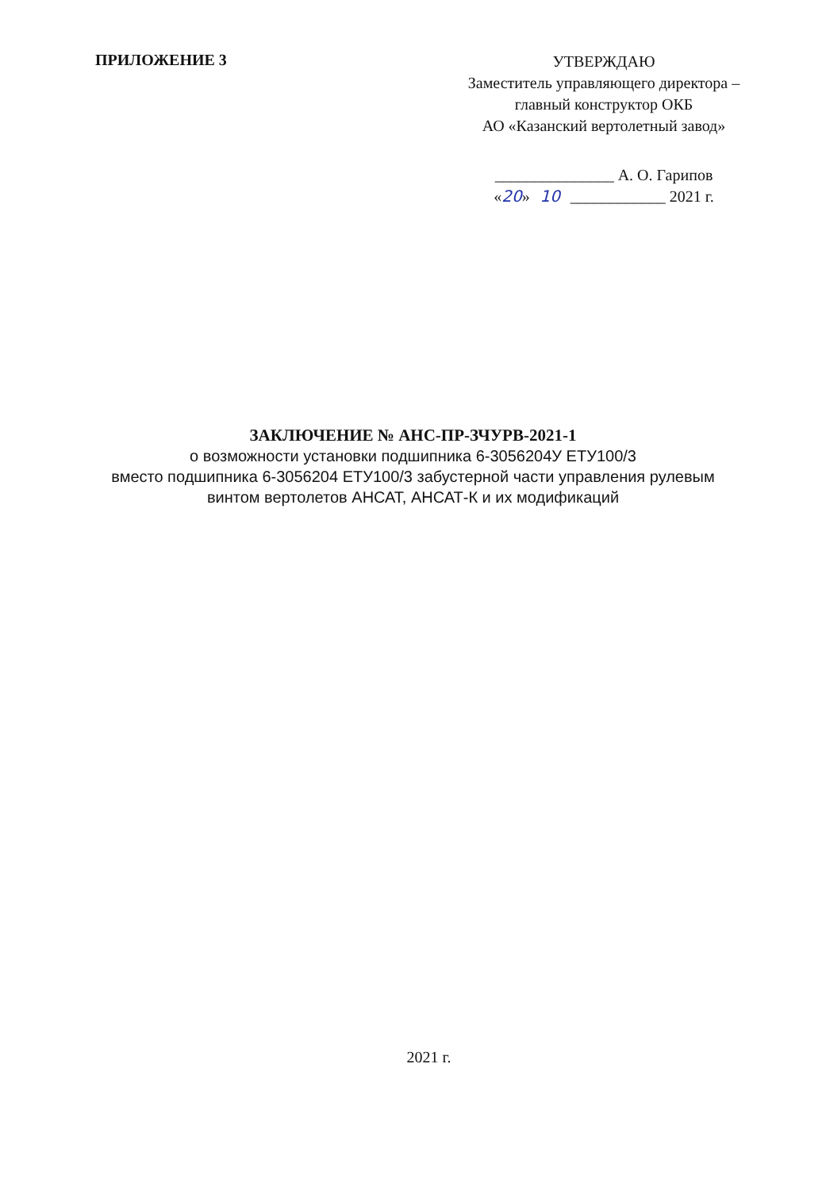ПРИЛОЖЕНИЕ 3
УТВЕРЖДАЮ
Заместитель управляющего директора –
главный конструктор ОКБ
АО «Казанский вертолетный завод»
_______________ А. О. Гарипов
«20» 10 ____________ 2021 г.
ЗАКЛЮЧЕНИЕ № АНС-ПР-ЗЧУРВ-2021-1
о возможности установки подшипника 6-3056204У ЕТУ100/3
вместо подшипника 6-3056204 ЕТУ100/3 забустерной части управления рулевым
винтом вертолетов АНСАТ, АНСАТ-К и их модификаций
2021 г.